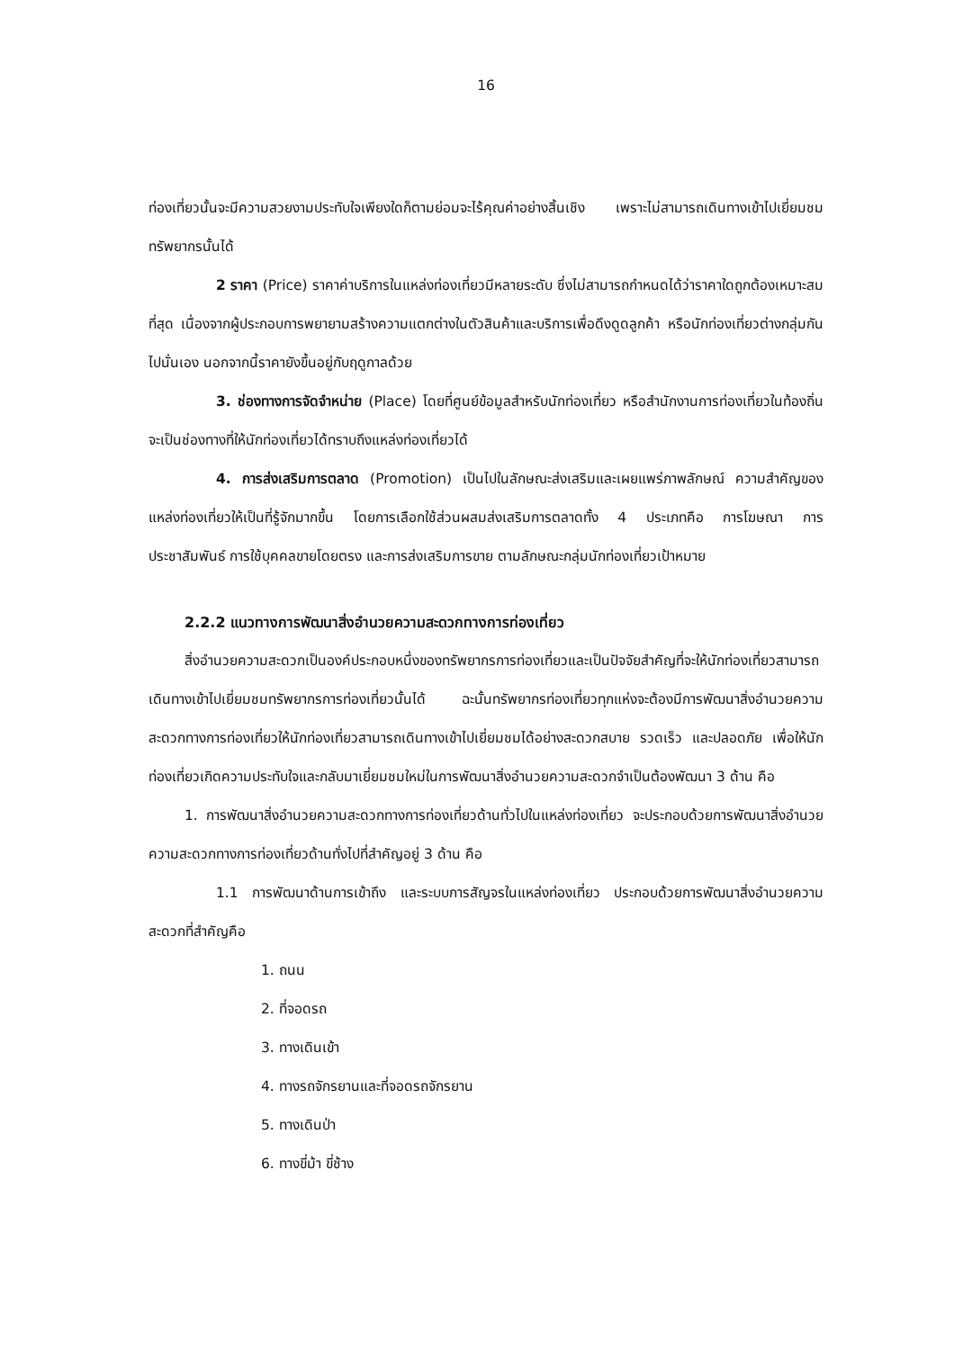16
ท่องเที่ยวนั้นจะมีความสวยงามประทับใจเพียงใดก็ตามย่อมจะไร้คุณค่าอย่างสิ้นเชิง เพราะไม่สามารถเดินทางเข้าไปเยี่ยมชมทรัพยากรนั้นได้
2 ราคา (Price) ราคาค่าบริการในแหล่งท่องเที่ยวมีหลายระดับ ซึ่งไม่สามารถกำหนดได้ว่าราคาใดถูกต้องเหมาะสมที่สุด เนื่องจากผู้ประกอบการพยายามสร้างความแตกต่างในตัวสินค้าและบริการเพื่อดึงดูดลูกค้า หรือนักท่องเที่ยวต่างกลุ่มกันไปนั่นเอง นอกจากนี้ราคายังขึ้นอยู่กับฤดูกาลด้วย
3. ช่องทางการจัดจำหน่าย (Place) โดยที่ศูนย์ข้อมูลสำหรับนักท่องเที่ยว หรือสำนักงานการท่องเที่ยวในท้องถิ่นจะเป็นช่องทางที่ให้นักท่องเที่ยวได้ทราบถึงแหล่งท่องเที่ยวได้
4. การส่งเสริมการตลาด (Promotion) เป็นไปในลักษณะส่งเสริมและเผยแพร่ภาพลักษณ์ ความสำคัญของแหล่งท่องเที่ยวให้เป็นที่รู้จักมากขึ้น โดยการเลือกใช้ส่วนผสมส่งเสริมการตลาดทั้ง 4 ประเภทคือ การโฆษณา การประชาสัมพันธ์ การใช้บุคคลขายโดยตรง และการส่งเสริมการขาย ตามลักษณะกลุ่มนักท่องเที่ยวเป้าหมาย
2.2.2 แนวทางการพัฒนาสิ่งอำนวยความสะดวกทางการท่องเที่ยว
สิ่งอำนวยความสะดวกเป็นองค์ประกอบหนึ่งของทรัพยากรการท่องเที่ยวและเป็นปัจจัยสำคัญที่จะให้นักท่องเที่ยวสามารถเดินทางเข้าไปเยี่ยมชมทรัพยากรการท่องเที่ยวนั้นได้ ฉะนั้นทรัพยากรท่องเที่ยวทุกแห่งจะต้องมีการพัฒนาสิ่งอำนวยความสะดวกทางการท่องเที่ยวให้นักท่องเที่ยวสามารถเดินทางเข้าไปเยี่ยมชมได้อย่างสะดวกสบาย รวดเร็ว และปลอดภัย เพื่อให้นักท่องเที่ยวเกิดความประทับใจและกลับมาเยี่ยมชมใหม่ในการพัฒนาสิ่งอำนวยความสะดวกจำเป็นต้องพัฒนา 3 ด้าน คือ
1. การพัฒนาสิ่งอำนวยความสะดวกทางการท่องเที่ยวด้านทั่วไปในแหล่งท่องเที่ยว จะประกอบด้วยการพัฒนาสิ่งอำนวยความสะดวกทางการท่องเที่ยวด้านทั่งไปที่สำคัญอยู่ 3 ด้าน คือ
1.1 การพัฒนาด้านการเข้าถึง และระบบการสัญจรในแหล่งท่องเที่ยว ประกอบด้วยการพัฒนาสิ่งอำนวยความสะดวกที่สำคัญคือ
1. ถนน
2. ที่จอดรถ
3. ทางเดินเข้า
4. ทางรถจักรยานและที่จอดรถจักรยาน
5. ทางเดินป่า
6. ทางขี่ม้า ขี่ช้าง